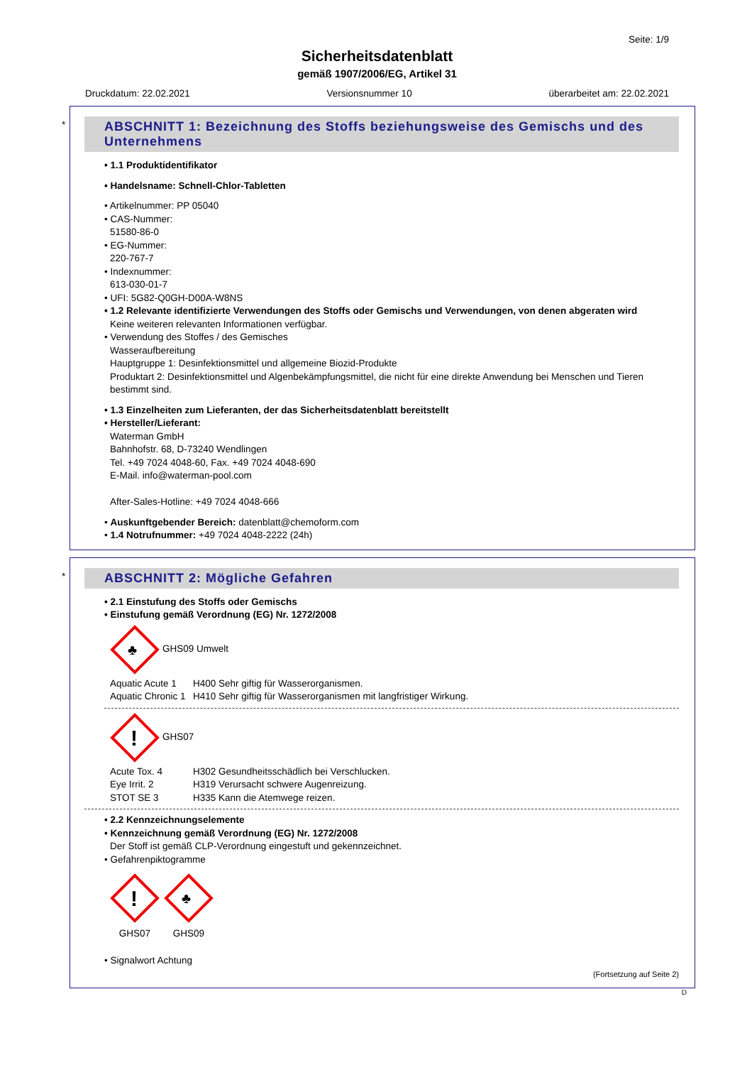Seite: 1/9
Sicherheitsdatenblatt
gemäß 1907/2006/EG, Artikel 31
Druckdatum: 22.02.2021 Versionsnummer 10 überarbeitet am: 22.02.2021
*
ABSCHNITT 1: Bezeichnung des Stoffs beziehungsweise des Gemischs und des Unternehmens
• 1.1 Produktidentifikator
• Handelsname: Schnell-Chlor-Tabletten
• Artikelnummer: PP 05040
• CAS-Nummer:
51580-86-0
• EG-Nummer:
220-767-7
• Indexnummer:
613-030-01-7
• UFI: 5G82-Q0GH-D00A-W8NS
• 1.2 Relevante identifizierte Verwendungen des Stoffs oder Gemischs und Verwendungen, von denen abgeraten wird
Keine weiteren relevanten Informationen verfügbar.
• Verwendung des Stoffes / des Gemisches
Wasseraufbereitung
Hauptgruppe 1: Desinfektionsmittel und allgemeine Biozid-Produkte
Produktart 2: Desinfektionsmittel und Algenbekämpfungsmittel, die nicht für eine direkte Anwendung bei Menschen und Tieren bestimmt sind.
• 1.3 Einzelheiten zum Lieferanten, der das Sicherheitsdatenblatt bereitstellt
• Hersteller/Lieferant:
Waterman GmbH
Bahnhofstr. 68, D-73240 Wendlingen
Tel. +49 7024 4048-60, Fax. +49 7024 4048-690
E-Mail. info@waterman-pool.com
After-Sales-Hotline: +49 7024 4048-666
• Auskunftgebender Bereich: datenblatt@chemoform.com
• 1.4 Notrufnummer: +49 7024 4048-2222 (24h)
*
ABSCHNITT 2: Mögliche Gefahren
• 2.1 Einstufung des Stoffs oder Gemischs
• Einstufung gemäß Verordnung (EG) Nr. 1272/2008
♣
GHS09 Umwelt
Aquatic Acute 1 H400 Sehr giftig für Wasserorganismen.
Aquatic Chronic 1 H410 Sehr giftig für Wasserorganismen mit langfristiger Wirkung.
!
GHS07
Acute Tox. 4 H302 Gesundheitsschädlich bei Verschlucken.
Eye Irrit. 2 H319 Verursacht schwere Augenreizung.
STOT SE 3 H335 Kann die Atemwege reizen.
• 2.2 Kennzeichnungselemente
• Kennzeichnung gemäß Verordnung (EG) Nr. 1272/2008
Der Stoff ist gemäß CLP-Verordnung eingestuft und gekennzeichnet.
• Gefahrenpiktogramme
!
GHS07
♣
GHS09
• Signalwort Achtung
(Fortsetzung auf Seite 2)
D